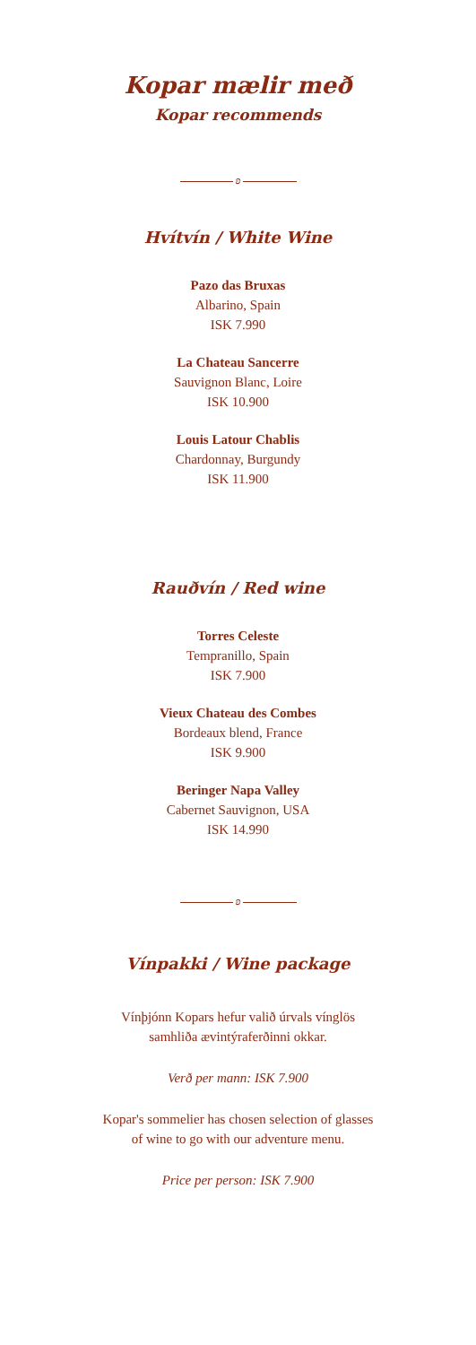Kopar mælir með
Kopar recommends
ʚ
Hvítvín / White Wine
Pazo das Bruxas
Albarino, Spain
ISK 7.990
La Chateau Sancerre
Sauvignon Blanc, Loire
ISK 10.900
Louis Latour Chablis
Chardonnay, Burgundy
ISK 11.900
Rauðvín / Red wine
Torres Celeste
Tempranillo, Spain
ISK 7.900
Vieux Chateau des Combes
Bordeaux blend, France
ISK 9.900
Beringer Napa Valley
Cabernet Sauvignon, USA
ISK 14.990
ʚ
Vínpakki / Wine package
Vínþjónn Kopars hefur valið úrvals vínglös
samhliða ævintýraferðinni okkar.
Verð per mann: ISK 7.900
Kopar's sommelier has chosen selection of glasses
of wine to go with our adventure menu.
Price per person: ISK 7.900